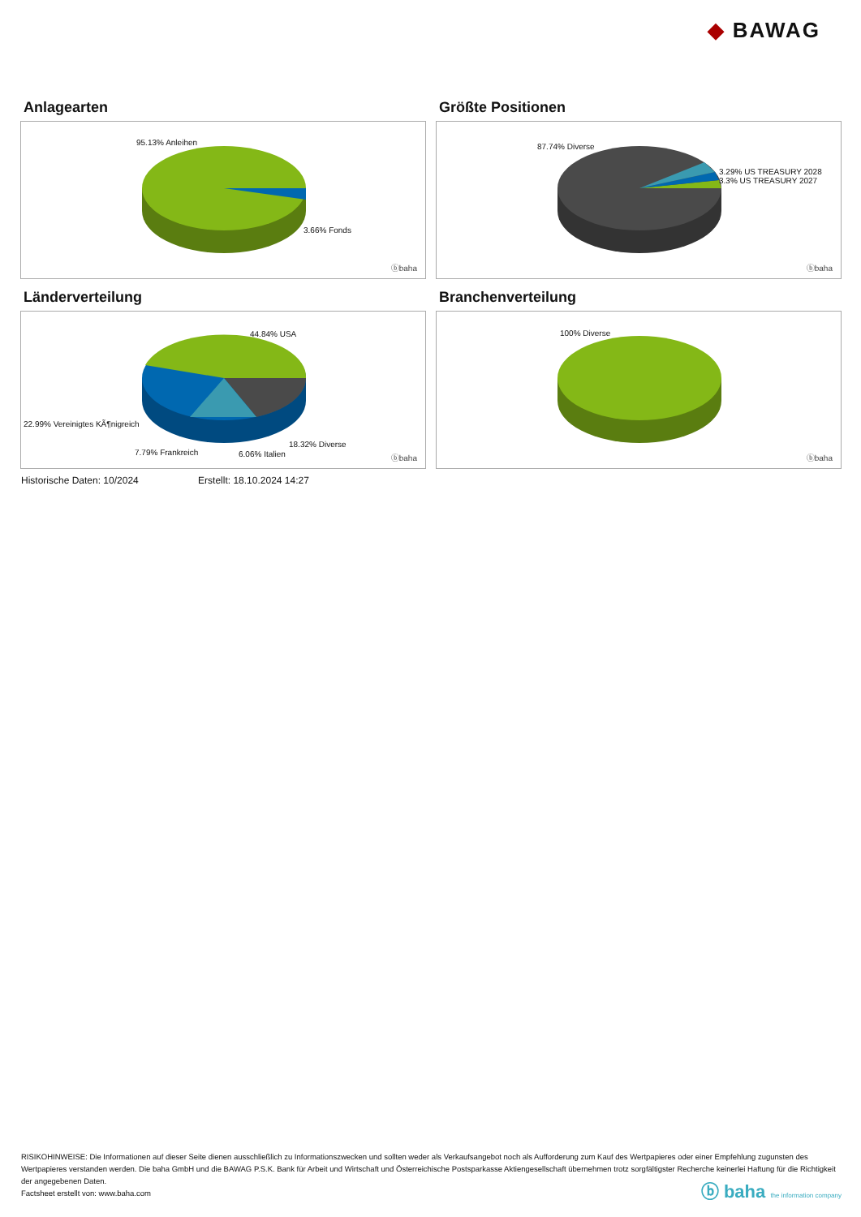◆ BAWAG
Anlagearten
95.13% Anleihen
3.66% Fonds
ⓑbaha
Größte Positionen
87.74% Diverse
3.29% US TREASURY 2028
3.3% US TREASURY 2027
ⓑbaha
Länderverteilung
44.84% USA
22.99% Vereinigtes KÃ¶nigreich
18.32% Diverse
7.79% Frankreich 6.06% Italien ⓑbaha
Branchenverteilung
100% Diverse
ⓑbaha
Historische Daten: 10/2024 Erstellt: 18.10.2024 14:27
RISIKOHINWEISE: Die Informationen auf dieser Seite dienen ausschließlich zu Informationszwecken und sollten weder als Verkaufsangebot noch als Aufforderung zum Kauf des Wertpapieres oder einer Empfehlung zugunsten des Wertpapieres verstanden werden. Die baha GmbH und die BAWAG P.S.K. Bank für Arbeit und Wirtschaft und Österreichische Postsparkasse Aktiengesellschaft übernehmen trotz sorgfältigster Recherche keinerlei Haftung für die Richtigkeit der angegebenen Daten.
Factsheet erstellt von: www.baha.com
ⓑ baha the information company